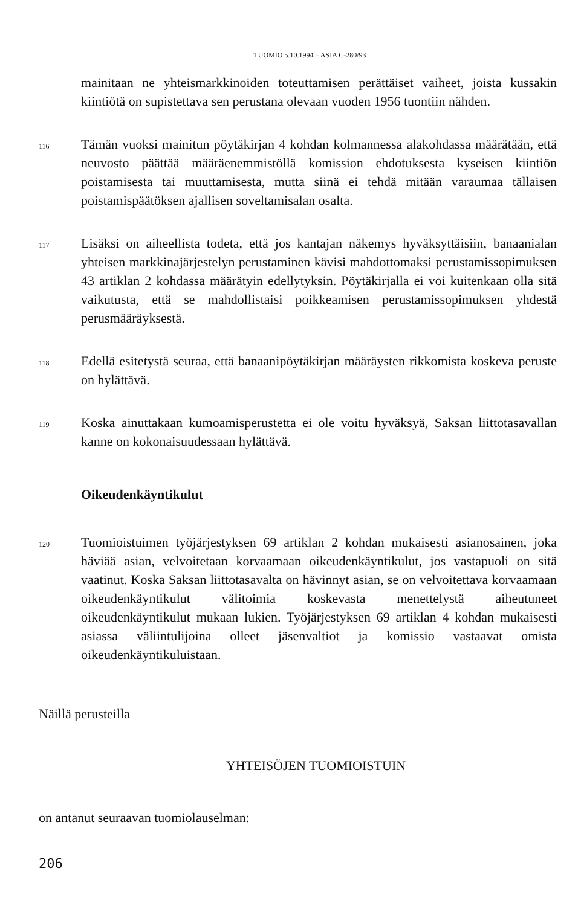TUOMIO 5.10.1994 – ASIA C-280/93
mainitaan ne yhteismarkkinoiden toteuttamisen perättäiset vaiheet, joista kussakin kiintiötä on supistettava sen perustana olevaan vuoden 1956 tuontiin nähden.
116
Tämän vuoksi mainitun pöytäkirjan 4 kohdan kolmannessa alakohdassa määrätään, että neuvosto päättää määräenemmistöllä komission ehdotuksesta kyseisen kiintiön poistamisesta tai muuttamisesta, mutta siinä ei tehdä mitään varaumaa tällaisen poistamispäätöksen ajallisen soveltamisalan osalta.
117
Lisäksi on aiheellista todeta, että jos kantajan näkemys hyväksyttäisiin, banaanialan yhteisen markkinajärjestelyn perustaminen kävisi mahdottomaksi perustamissopimuksen 43 artiklan 2 kohdassa määrätyin edellytyksin. Pöytäkirjalla ei voi kuitenkaan olla sitä vaikutusta, että se mahdollistaisi poikkeamisen perustamissopimuksen yhdestä perusmääräyksestä.
118
Edellä esitetystä seuraa, että banaanipöytäkirjan määräysten rikkomista koskeva peruste on hylättävä.
119
Koska ainuttakaan kumoamisperustetta ei ole voitu hyväksyä, Saksan liittotasavallan kanne on kokonaisuudessaan hylättävä.
Oikeudenkäyntikulut
120
Tuomioistuimen työjärjestyksen 69 artiklan 2 kohdan mukaisesti asianosainen, joka häviää asian, velvoitetaan korvaamaan oikeudenkäyntikulut, jos vastapuoli on sitä vaatinut. Koska Saksan liittotasavalta on hävinnyt asian, se on velvoitettava korvaamaan oikeudenkäyntikulut välitoimia koskevasta menettelystä aiheutuneet oikeudenkäyntikulut mukaan lukien. Työjärjestyksen 69 artiklan 4 kohdan mukaisesti asiassa väliintulijoina olleet jäsenvaltiot ja komissio vastaavat omista oikeudenkäyntikuluistaan.
Näillä perusteilla
YHTEISÖJEN TUOMIOISTUIN
on antanut seuraavan tuomiolauselman:
206